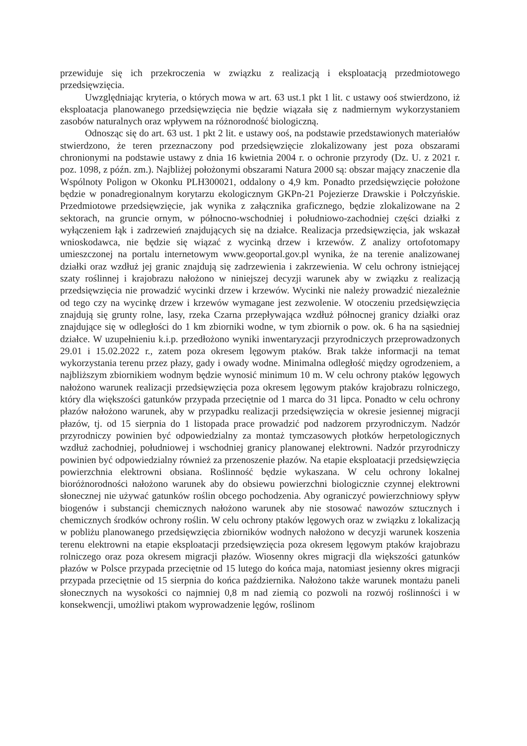przewiduje się ich przekroczenia w związku z realizacją i eksploatacją przedmiotowego przedsięwzięcia.
Uwzględniając kryteria, o których mowa w art. 63 ust.1 pkt 1 lit. c ustawy ooś stwierdzono, iż eksploatacja planowanego przedsięwzięcia nie będzie wiązała się z nadmiernym wykorzystaniem zasobów naturalnych oraz wpływem na różnorodność biologiczną.
Odnosząc się do art. 63 ust. 1 pkt 2 lit. e ustawy ooś, na podstawie przedstawionych materiałów stwierdzono, że teren przeznaczony pod przedsięwzięcie zlokalizowany jest poza obszarami chronionymi na podstawie ustawy z dnia 16 kwietnia 2004 r. o ochronie przyrody (Dz. U. z 2021 r. poz. 1098, z późn. zm.). Najbliżej położonymi obszarami Natura 2000 są: obszar mający znaczenie dla Wspólnoty Poligon w Okonku PLH300021, oddalony o 4,9 km. Ponadto przedsięwzięcie położone będzie w ponadregionalnym korytarzu ekologicznym GKPn-21 Pojezierze Drawskie i Połczyńskie. Przedmiotowe przedsięwzięcie, jak wynika z załącznika graficznego, będzie zlokalizowane na 2 sektorach, na gruncie ornym, w północno-wschodniej i południowo-zachodniej części działki z wyłączeniem łąk i zadrzewień znajdujących się na działce. Realizacja przedsięwzięcia, jak wskazał wnioskodawca, nie będzie się wiązać z wycinką drzew i krzewów. Z analizy ortofotomapy umieszczonej na portalu internetowym www.geoportal.gov.pl wynika, że na terenie analizowanej działki oraz wzdłuż jej granic znajdują się zadrzewienia i zakrzewienia. W celu ochrony istniejącej szaty roślinnej i krajobrazu nałożono w niniejszej decyzji warunek aby w związku z realizacją przedsięwzięcia nie prowadzić wycinki drzew i krzewów. Wycinki nie należy prowadzić niezależnie od tego czy na wycinkę drzew i krzewów wymagane jest zezwolenie. W otoczeniu przedsięwzięcia znajdują się grunty rolne, lasy, rzeka Czarna przepływająca wzdłuż północnej granicy działki oraz znajdujące się w odległości do 1 km zbiorniki wodne, w tym zbiornik o pow. ok. 6 ha na sąsiedniej działce. W uzupełnieniu k.i.p. przedłożono wyniki inwentaryzacji przyrodniczych przeprowadzonych 29.01 i 15.02.2022 r., zatem poza okresem lęgowym ptaków. Brak także informacji na temat wykorzystania terenu przez płazy, gady i owady wodne. Minimalna odległość między ogrodzeniem, a najbliższym zbiornikiem wodnym będzie wynosić minimum 10 m. W celu ochrony ptaków lęgowych nałożono warunek realizacji przedsięwzięcia poza okresem lęgowym ptaków krajobrazu rolniczego, który dla większości gatunków przypada przeciętnie od 1 marca do 31 lipca. Ponadto w celu ochrony płazów nałożono warunek, aby w przypadku realizacji przedsięwzięcia w okresie jesiennej migracji płazów, tj. od 15 sierpnia do 1 listopada prace prowadzić pod nadzorem przyrodniczym. Nadzór przyrodniczy powinien być odpowiedzialny za montaż tymczasowych płotków herpetologicznych wzdłuż zachodniej, południowej i wschodniej granicy planowanej elektrowni. Nadzór przyrodniczy powinien być odpowiedzialny również za przenoszenie płazów. Na etapie eksploatacji przedsięwzięcia powierzchnia elektrowni obsiana. Roślinność będzie wykaszana. W celu ochrony lokalnej bioróżnorodności nałożono warunek aby do obsiewu powierzchni biologicznie czynnej elektrowni słonecznej nie używać gatunków roślin obcego pochodzenia. Aby ograniczyć powierzchniowy spływ biogenów i substancji chemicznych nałożono warunek aby nie stosować nawozów sztucznych i chemicznych środków ochrony roślin. W celu ochrony ptaków lęgowych oraz w związku z lokalizacją w pobliżu planowanego przedsięwzięcia zbiorników wodnych nałożono w decyzji warunek koszenia terenu elektrowni na etapie eksploatacji przedsięwzięcia poza okresem lęgowym ptaków krajobrazu rolniczego oraz poza okresem migracji płazów. Wiosenny okres migracji dla większości gatunków płazów w Polsce przypada przeciętnie od 15 lutego do końca maja, natomiast jesienny okres migracji przypada przeciętnie od 15 sierpnia do końca października. Nałożono także warunek montażu paneli słonecznych na wysokości co najmniej 0,8 m nad ziemią co pozwoli na rozwój roślinności i w konsekwencji, umożliwi ptakom wyprowadzenie lęgów, roślinom